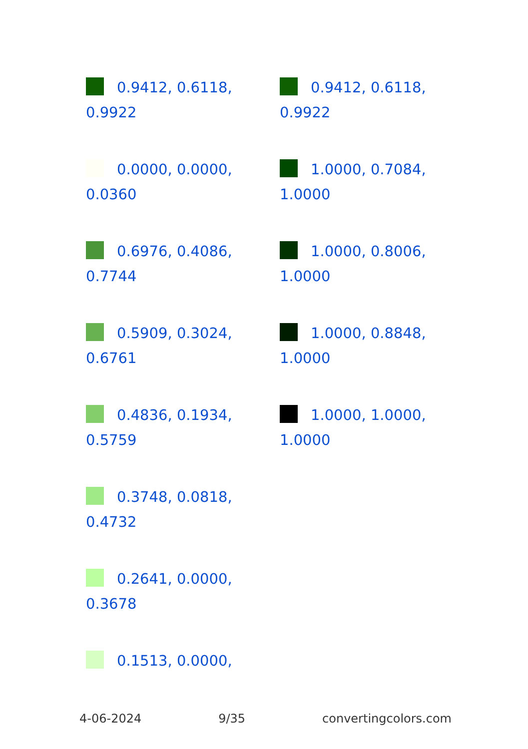0.9412, 0.6118,
0.9922
0.0000, 0.0000,
0.0360
0.6976, 0.4086,
0.7744
0.5909, 0.3024,
0.6761
0.4836, 0.1934,
0.5759
0.3748, 0.0818,
0.4732
0.2641, 0.0000,
0.3678
0.1513, 0.0000,
0.9412, 0.6118,
0.9922
1.0000, 0.7084,
1.0000
1.0000, 0.8006,
1.0000
1.0000, 0.8848,
1.0000
1.0000, 1.0000,
1.0000
4-06-2024 9/35 convertingcolors.com